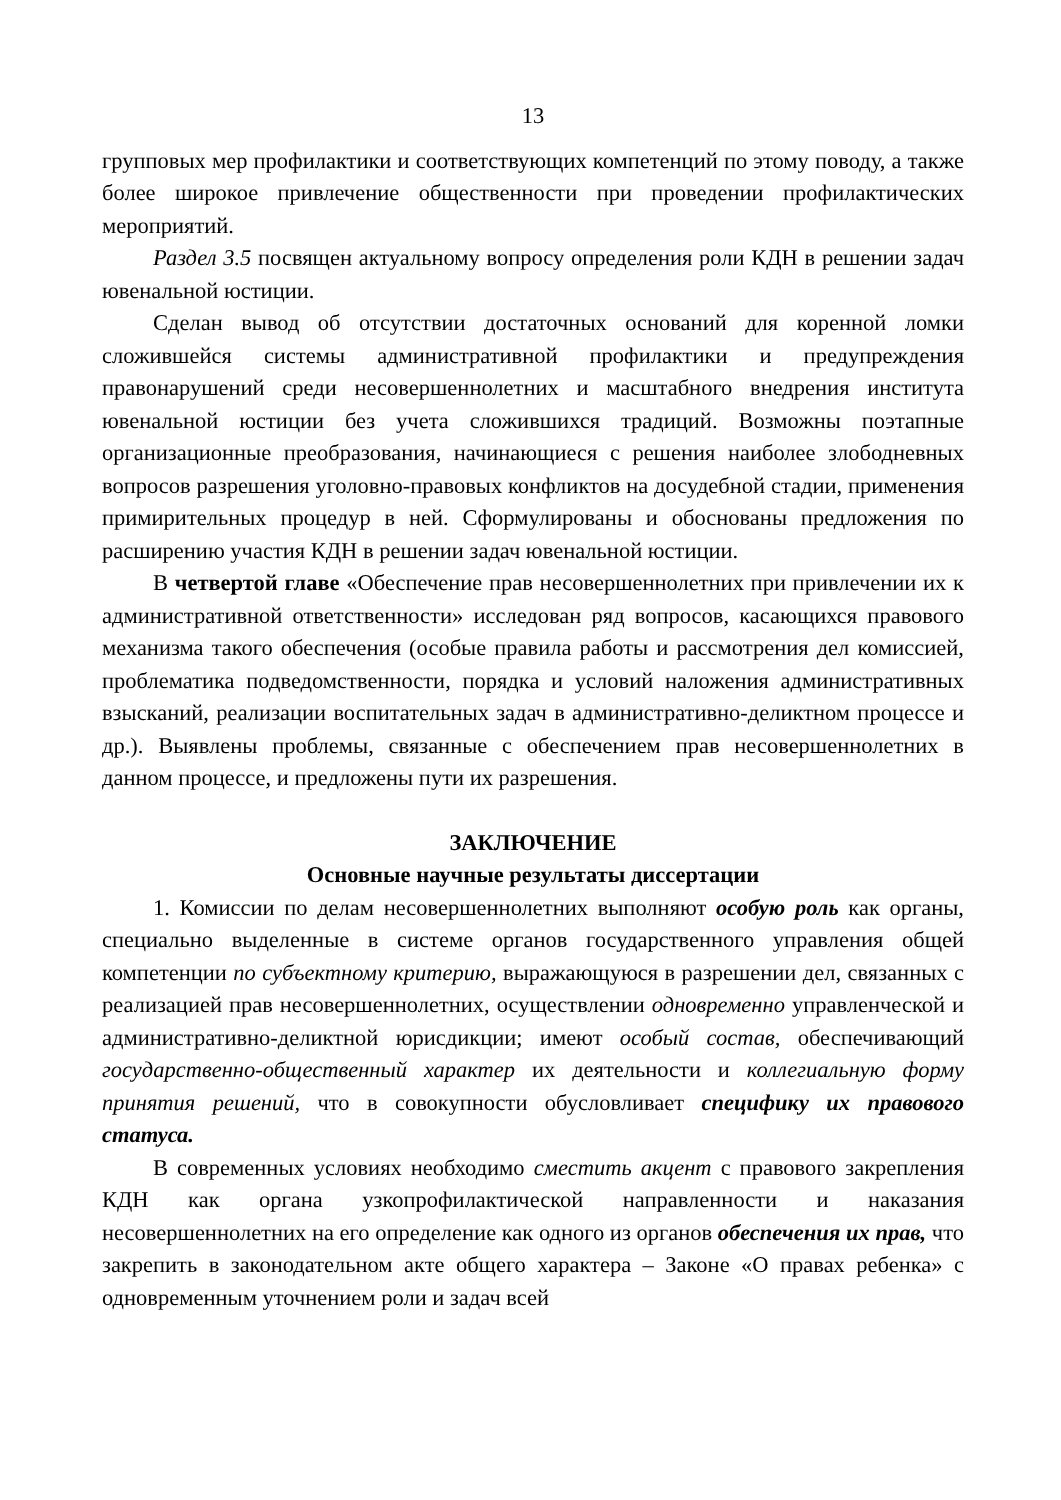13
групповых мер профилактики и соответствующих компетенций по этому поводу, а также более широкое привлечение общественности при проведении профилактических мероприятий.
Раздел 3.5 посвящен актуальному вопросу определения роли КДН в решении задач ювенальной юстиции.
Сделан вывод об отсутствии достаточных оснований для коренной ломки сложившейся системы административной профилактики и предупреждения правонарушений среди несовершеннолетних и масштабного внедрения института ювенальной юстиции без учета сложившихся традиций. Возможны поэтапные организационные преобразования, начинающиеся с решения наиболее злободневных вопросов разрешения уголовно-правовых конфликтов на досудебной стадии, применения примирительных процедур в ней. Сформулированы и обоснованы предложения по расширению участия КДН в решении задач ювенальной юстиции.
В четвертой главе «Обеспечение прав несовершеннолетних при привлечении их к административной ответственности» исследован ряд вопросов, касающихся правового механизма такого обеспечения (особые правила работы и рассмотрения дел комиссией, проблематика подведомственности, порядка и условий наложения административных взысканий, реализации воспитательных задач в административно-деликтном процессе и др.). Выявлены проблемы, связанные с обеспечением прав несовершеннолетних в данном процессе, и предложены пути их разрешения.
ЗАКЛЮЧЕНИЕ
Основные научные результаты диссертации
1. Комиссии по делам несовершеннолетних выполняют особую роль как органы, специально выделенные в системе органов государственного управления общей компетенции по субъектному критерию, выражающуюся в разрешении дел, связанных с реализацией прав несовершеннолетних, осуществлении одновременно управленческой и административно-деликтной юрисдикции; имеют особый состав, обеспечивающий государственно-общественный характер их деятельности и коллегиальную форму принятия решений, что в совокупности обусловливает специфику их правового статуса.
В современных условиях необходимо сместить акцент с правового закрепления КДН как органа узкопрофилактической направленности и наказания несовершеннолетних на его определение как одного из органов обеспечения их прав, что закрепить в законодательном акте общего характера – Законе «О правах ребенка» с одновременным уточнением роли и задач всей